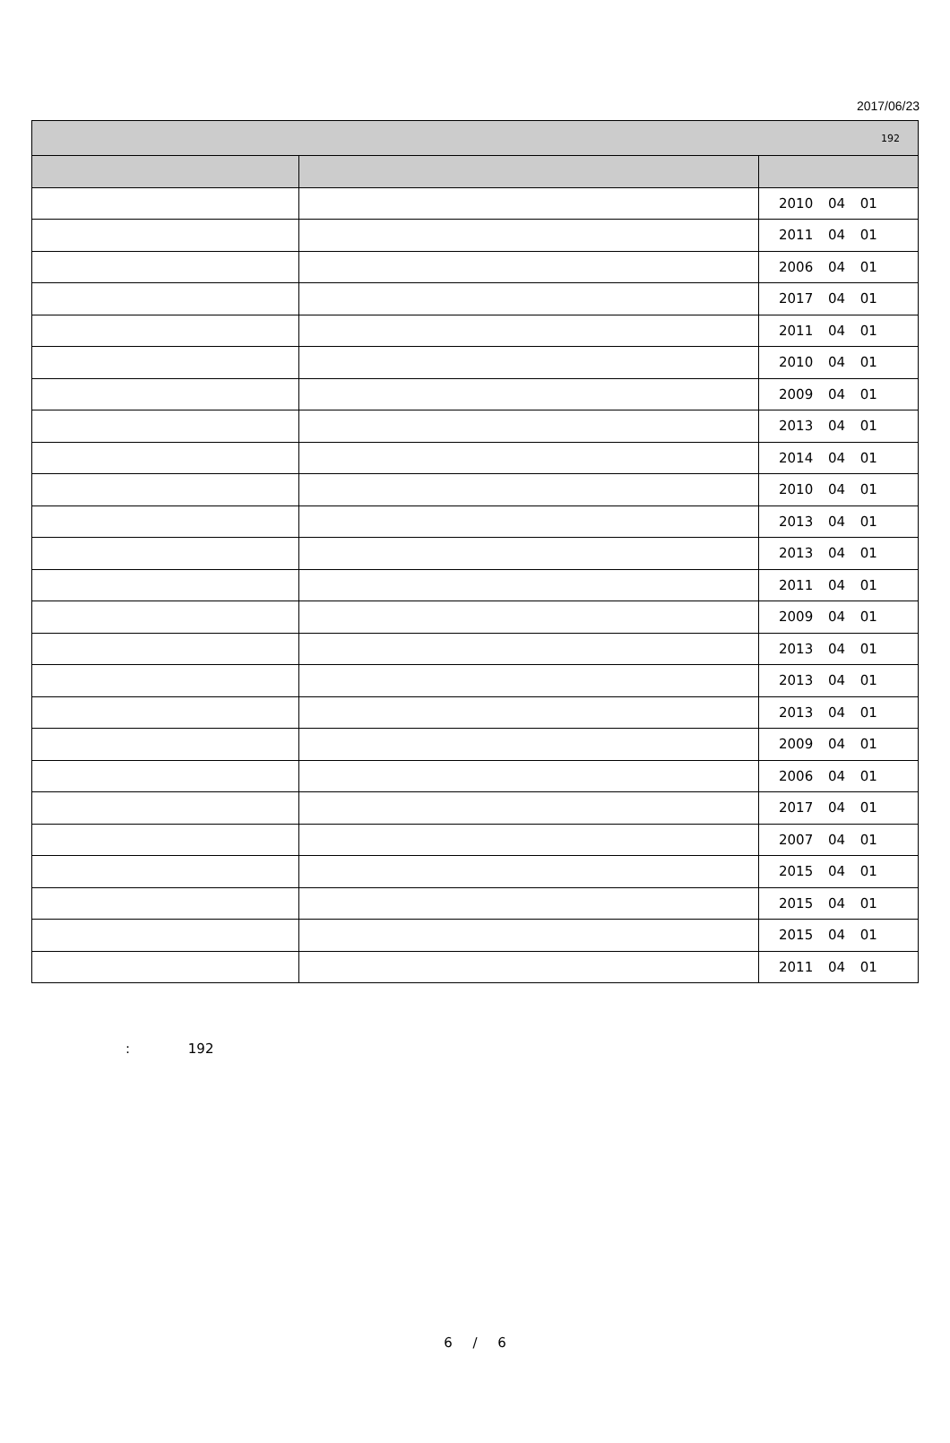2017/06/23
| 192 | | |
| --- | --- | --- |
| | | 2010 04 01 |
| | | 2011 04 01 |
| | | 2006 04 01 |
| | | 2017 04 01 |
| | | 2011 04 01 |
| | | 2010 04 01 |
| | | 2009 04 01 |
| | | 2013 04 01 |
| | | 2014 04 01 |
| | | 2010 04 01 |
| | | 2013 04 01 |
| | | 2013 04 01 |
| | | 2011 04 01 |
| | | 2009 04 01 |
| | | 2013 04 01 |
| | | 2013 04 01 |
| | | 2013 04 01 |
| | | 2009 04 01 |
| | | 2006 04 01 |
| | | 2017 04 01 |
| | | 2007 04 01 |
| | | 2015 04 01 |
| | | 2015 04 01 |
| | | 2015 04 01 |
| | | 2011 04 01 |
: 192
6 / 6